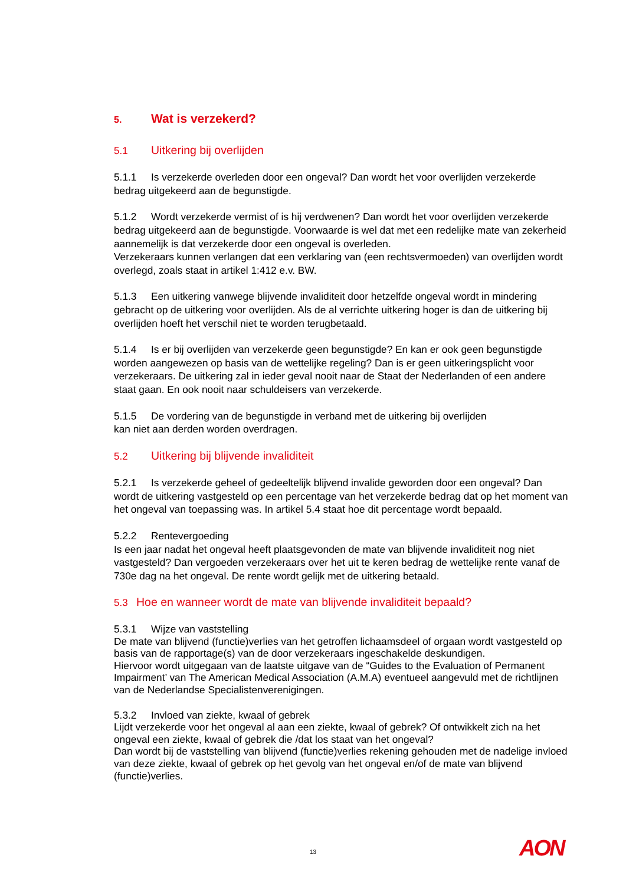5. Wat is verzekerd?
5.1 Uitkering bij overlijden
5.1.1 Is verzekerde overleden door een ongeval? Dan wordt het voor overlijden verzekerde bedrag uitgekeerd aan de begunstigde.
5.1.2 Wordt verzekerde vermist of is hij verdwenen? Dan wordt het voor overlijden verzekerde bedrag uitgekeerd aan de begunstigde. Voorwaarde is wel dat met een redelijke mate van zekerheid aannemelijk is dat verzekerde door een ongeval is overleden.
Verzekeraars kunnen verlangen dat een verklaring van (een rechtsvermoeden) van overlijden wordt overlegd, zoals staat in artikel 1:412 e.v. BW.
5.1.3 Een uitkering vanwege blijvende invaliditeit door hetzelfde ongeval wordt in mindering gebracht op de uitkering voor overlijden. Als de al verrichte uitkering hoger is dan de uitkering bij overlijden hoeft het verschil niet te worden terugbetaald.
5.1.4 Is er bij overlijden van verzekerde geen begunstigde? En kan er ook geen begunstigde worden aangewezen op basis van de wettelijke regeling? Dan is er geen uitkeringsplicht voor verzekeraars. De uitkering zal in ieder geval nooit naar de Staat der Nederlanden of een andere staat gaan. En ook nooit naar schuldeisers van verzekerde.
5.1.5 De vordering van de begunstigde in verband met de uitkering bij overlijden
kan niet aan derden worden overdragen.
5.2 Uitkering bij blijvende invaliditeit
5.2.1 Is verzekerde geheel of gedeeltelijk blijvend invalide geworden door een ongeval? Dan wordt de uitkering vastgesteld op een percentage van het verzekerde bedrag dat op het moment van het ongeval van toepassing was. In artikel 5.4 staat hoe dit percentage wordt bepaald.
5.2.2 Rentevergoeding
Is een jaar nadat het ongeval heeft plaatsgevonden de mate van blijvende invaliditeit nog niet vastgesteld? Dan vergoeden verzekeraars over het uit te keren bedrag de wettelijke rente vanaf de 730e dag na het ongeval. De rente wordt gelijk met de uitkering betaald.
5.3 Hoe en wanneer wordt de mate van blijvende invaliditeit bepaald?
5.3.1 Wijze van vaststelling
De mate van blijvend (functie)verlies van het getroffen lichaamsdeel of orgaan wordt vastgesteld op basis van de rapportage(s) van de door verzekeraars ingeschakelde deskundigen.
Hiervoor wordt uitgegaan van de laatste uitgave van de “Guides to the Evaluation of Permanent Impairment’ van The American Medical Association (A.M.A) eventueel aangevuld met de richtlijnen van de Nederlandse Specialistenverenigingen.
5.3.2 Invloed van ziekte, kwaal of gebrek
Lijdt verzekerde voor het ongeval al aan een ziekte, kwaal of gebrek? Of ontwikkelt zich na het ongeval een ziekte, kwaal of gebrek die /dat los staat van het ongeval?
Dan wordt bij de vaststelling van blijvend (functie)verlies rekening gehouden met de nadelige invloed van deze ziekte, kwaal of gebrek op het gevolg van het ongeval en/of de mate van blijvend (functie)verlies.
13 AON